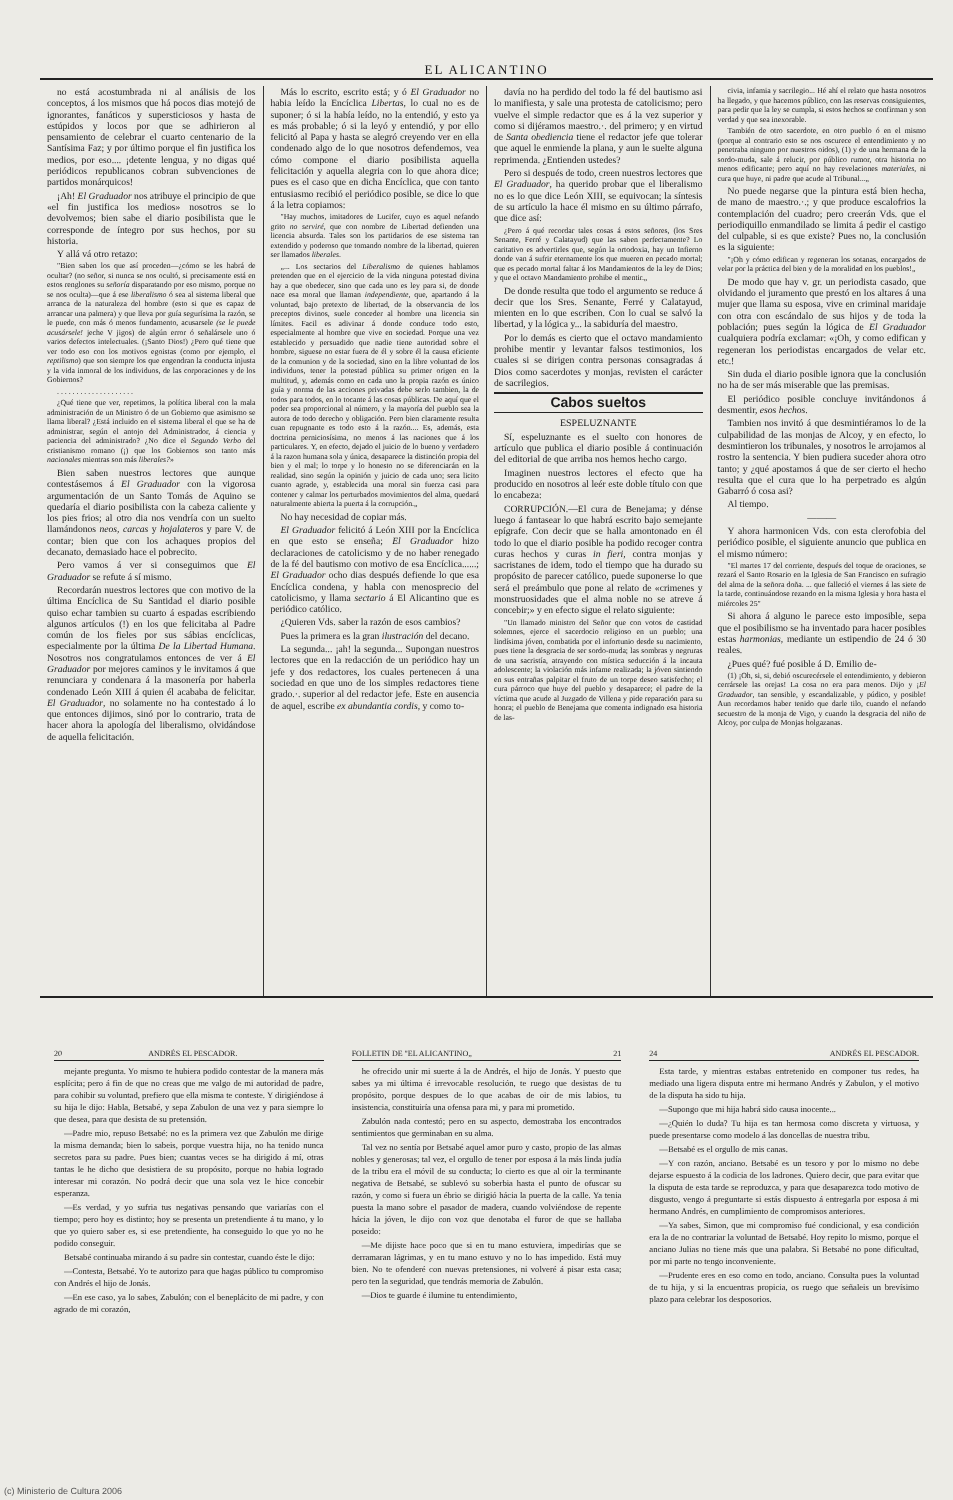EL ALICANTINO
no está acostumbrada ni al análisis de los conceptos, á los mismos que há pocos dias motejó de ignorantes, fanáticos y supersticiosos y hasta de estúpidos y locos por que se adhirieron al pensamiento de celebrar el cuarto centenario de la Santísima Faz; y por último porque el fin justifica los medios, por eso.... ¡detente lengua, y no digas qué periódicos republicanos cobran subvenciones de partidos monárquicos!
¡Ah! El Graduador nos atribuye el principio de que «el fin justifica los medios» nosotros se lo devolvemos; bien sabe el diario posibilista que le corresponde de íntegro por sus hechos, por su historia.
Y allá vá otro retazo:
"Bien saben los que así proceden—¿cómo se les habrá de ocultar? (no señor, si nunca se nos ocultó, si precisamente está en estos renglones su señoría disparatando por eso mismo, porque no se nos oculta)—que á ese liberalismo ó sea al sistema liberal que arranca de la naturaleza del hombre (esto si que es capaz de arrancar una palmera) y que lleva por guía segurísima la razón, se le puede, con más ó menos fundamento, acusarsele (se le puede acusársele! jeche V jigos) de algún error ó señalársele uno ó varios defectos intelectuales. (¡Santo Dios!) ¿Pero qué tiene que ver todo eso con los motivos egoistas (como por ejemplo, el reptilismo) que son siempre los que engendran la conducta injusta y la vida inmoral de los individuos, de las corporaciones y de los Gobiernos?
. . . . . . . . . . . . . . . . . . . .
¿Qué tiene que ver, repetimos, la política liberal con la mala administración de un Ministro ó de un Gobierno que asimismo se llama liberal? ¿Está incluido en el sistema liberal el que se ha de administrar, según el antojo del Administrador, á ciencia y paciencia del administrado? ¿No dice el Segundo Verbo del cristianismo romano (¡) que los Gobiernos son tanto más nacionales mientras son más liberales?»
Bien saben nuestros lectores que aunque contestásemos á El Graduador con la vigorosa argumentación de un Santo Tomás de Aquino se quedaría el diario posibilista con la cabeza caliente y los pies frios; al otro dia nos vendría con un suelto llamándonos neos, carcas y hojalateros y pare V. de contar; bien que con los achaques propios del decanato, demasiado hace el pobrecito.
Pero vamos á ver si conseguimos que El Graduador se refute á sí mismo.
Recordarán nuestros lectores que con motivo de la última Encíclica de Su Santidad el diario posible quiso echar tambien su cuarto á espadas escribiendo algunos artículos (!) en los que felicitaba al Padre común de los fieles por sus sábias encíclicas, especialmente por la última De la Libertad Humana. Nosotros nos congratulamos entonces de ver á El Graduador por mejores caminos y le invitamos á que renunciara y condenara á la masonería por haberla condenado León XIII á quien él acababa de felicitar. El Graduador, no solamente no ha contestado á lo que entonces dijimos, sinó por lo contrario, trata de hacer ahora la apología del liberalismo, olvidándose de aquella felicitación.
Más lo escrito, escrito está; y ó El Graduador no habia leído la Encíclica Libertas, lo cual no es de suponer; ó si la había leído, no la entendió, y esto ya es más probable; ó si la leyó y entendió, y por ello felicitó al Papa y hasta se alegró creyendo ver en ella condenado algo de lo que nosotros defendemos, vea cómo compone el diario posibilista aquella felicitación y aquella alegria con lo que ahora dice; pues es el caso que en dicha Encíclica, que con tanto entusiasmo recibió el periódico posible, se dice lo que á la letra copiamos:
"Hay muchos, imitadores de Lucifer, cuyo es aquel nefando grito no serviré, que con nombre de Libertad defienden una licencia absurda. Tales son los partidarios de ese sistema tan extendido y poderoso que tomando nombre de la libertad, quieren ser llamados liberales.
„... Los sectarios del Liberalismo de quienes hablamos pretenden que en el ejercicio de la vida ninguna potestad divina hay a que obedecer, sino que cada uno es ley para si, de donde nace esa moral que llaman independiente, que, apartando á la voluntad, bajo pretexto de libertad, de la observancia de los preceptos divinos, suele conceder al hombre una licencia sin límites. Facil es adivinar á donde conduce todo esto, especialmente al hombre que vive en sociedad. Porque una vez establecido y persuadido que nadie tiene autoridad sobre el hombre, siguese no estar fuera de él y sobre él la causa eficiente de la comunion y de la sociedad, sino en la libre voluntad de los individuos, tener la potestad pública su primer origen en la multitud, y, además como en cada uno la propia razón es único guía y norma de las acciones privadas debe serlo tambien, la de todos para todos, en lo tocante á las cosas públicas. De aquí que el poder sea proporcional al número, y la mayoría del pueblo sea la autora de todo derecho y obligación. Pero bien claramente resulta cuan repugnante es todo esto á la razón.... Es, además, esta doctrina perniciosísima, no menos á las naciones que á los particulares. Y, en efecto, dejado el juicio de lo bueno y verdadero á la razon humana sola y única, desaparece la distinción propia del bien y el mal; lo torpe y lo honesto no se diferenciarán en la realidad, sino según la opinión y juicio de cada uno; sera licito cuanto agrade, y, establecida una moral sin fuerza casi para contener y calmar los perturbados movimientos del alma, quedará naturalmente abierta la puerta á la corrupción.„
No hay necesidad de copiar más.
El Graduador felicitó á León XIII por la Encíclica en que esto se enseña; El Graduador hizo declaraciones de catolicismo y de no haber renegado de la fé del bautismo con motivo de esa Encíclica......; El Graduador ocho dias después defiende lo que esa Encíclica condena, y habla con menosprecio del catolicismo, y llama sectario á El Alicantino que es periódico católico.
¿Quieren Vds. saber la razón de esos cambios?
Pues la primera es la gran ilustración del decano.
La segunda... ¡ah! la segunda... Supongan nuestros lectores que en la redacción de un periódico hay un jefe y dos redactores, los cuales pertenecen á una sociedad en que uno de los simples redactores tiene grado.·. superior al del redactor jefe. Este en ausencia de aquel, escribe ex abundantia cordis, y como to-
davía no ha perdido del todo la fé del bautismo asi lo manifiesta, y sale una protesta de catolicismo; pero vuelve el simple redactor que es á la vez superior y como si dijéramos maestro.·. del primero; y en virtud de Santa obediencia tiene el redactor jefe que tolerar que aquel le enmiende la plana, y aun le suelte alguna reprimenda. ¿Entienden ustedes?
Pero si después de todo, creen nuestros lectores que El Graduador, ha querido probar que el liberalismo no es lo que dice León XIII, se equivocan; la síntesis de su artículo la hace él mismo en su último párrafo, que dice así:
¿Pero á qué recordar tales cosas á estos señores, (los Sres Senante, Ferré y Calatayud) que las saben perfectamente? Lo caritativo es advertirles que, según la ortodoxia, hay un Infierno donde van á sufrir eternamente los que mueren en pecado mortal; que es pecado mortal faltar á los Mandamientos de la ley de Dios; y que el octavo Mandamiento prohibe el mentir.„
De donde resulta que todo el argumento se reduce á decir que los Sres. Senante, Ferré y Calatayud, mienten en lo que escriben. Con lo cual se salvó la libertad, y la lógica y... la sabiduría del maestro.
Por lo demás es cierto que el octavo mandamiento prohibe mentir y levantar falsos testimonios, los cuales si se dirigen contra personas consagradas á Dios como sacerdotes y monjas, revisten el carácter de sacrilegios.
Cabos sueltos
ESPELUZNANTE
Sí, espeluznante es el suelto con honores de artículo que publica el diario posible á continuación del editorial de que arriba nos hemos hecho cargo.
Imaginen nuestros lectores el efecto que ha producido en nosotros al leér este doble título con que lo encabeza:
CORRUPCIÓN.—El cura de Benejama; y dénse luego á fantasear lo que habrá escrito bajo semejante epígrafe. Con decir que se halla amontonado en él todo lo que el diario posible ha podido recoger contra curas hechos y curas in fieri, contra monjas y sacristanes de idem, todo el tiempo que ha durado su propósito de parecer católico, puede suponerse lo que será el preámbulo que pone al relato de «crimenes y monstruosidades que el alma noble no se atreve á concebir;» y en efecto sigue el relato siguiente:
"Un llamado ministro del Señor que con votos de castidad solemnes, ejerce el sacerdocio religioso en un pueblo; una lindísima jóven, combatida por el infortunio desde su nacimiento, pues tiene la desgracia de ser sordo-muda; las sombras y negruras de una sacristía, atrayendo con mística seducción á la incauta adolescente; la violación más infame realizada; la jóven sintiendo en sus entrañas palpitar el fruto de un torpe deseo satisfecho; el cura párroco que huye del pueblo y desaparece; el padre de la víctima que acude al Juzgado de Villena y pide reparación para su honra; el pueblo de Benejama que comenta indignado esa historia de las-
civia, infamia y sacrilegio... Hé ahí el relato que hasta nosotros ha llegado, y que hacemos público, con las reservas consiguientes, para pedir que la ley se cumpla, si estos hechos se confirman y son verdad y que sea inexorable.
También de otro sacerdote, en otro pueblo ó en el mismo (porque al contrario esto se nos oscurece el entendimiento y no penetraba ninguno por nuestros oidos), (1) y de una hermana de la sordo-muda, sale á relucir, por público rumor, otra historia no menos edificante; pero aquí no hay revelaciones materiales, ni cura que huye, ni padre que acude al Tribunal...„
No puede negarse que la pintura está bien hecha, de mano de maestro.·.; y que produce escalofrios la contemplación del cuadro; pero creerán Vds. que el periodiquillo enmandilado se limita á pedir el castigo del culpable, si es que existe? Pues no, la conclusión es la siguiente:
"¡Oh y cómo edifican y regeneran los sotanas, encargados de velar por la práctica del bien y de la moralidad en los pueblos!„
De modo que hay v. gr. un periodista casado, que olvidando el juramento que prestó en los altares á una mujer que llama su esposa, vive en criminal maridaje con otra con escándalo de sus hijos y de toda la población; pues según la lógica de El Graduador cualquiera podría exclamar: «¡Oh, y como edifican y regeneran los periodistas encargados de velar etc. etc.!
Sin duda el diario posible ignora que la conclusión no ha de ser más miserable que las premisas.
El periódico posible concluye invitándonos á desmentir, esos hechos.
Tambien nos invitó á que desmintiéramos lo de la culpabilidad de las monjas de Alcoy, y en efecto, lo desmintieron los tribunales, y nosotros le arrojamos al rostro la sentencia. Y bien pudiera suceder ahora otro tanto; y ¿qué apostamos á que de ser cierto el hecho resulta que el cura que lo ha perpetrado es algún Gabarró ó cosa asi?
Al tiempo.
———
Y ahora harmonicen Vds. con esta clerofobia del periódico posible, el siguiente anuncio que publica en el mismo número:
"El martes 17 del corriente, después del toque de oraciones, se rezará el Santo Rosario en la Iglesia de San Francisco en sufragio del alma de la señora doña. ... que falleció el viernes á las siete de la tarde, continuándose rezando en la misma Iglesia y hora hasta el miércoles 25"
Si ahora á alguno le parece esto imposible, sepa que el posibilismo se ha inventado para hacer posibles estas harmonias, mediante un estipendio de 24 ó 30 reales.
¿Pues qué? fué posible á D. Emilio de-
(1) ¡Oh, si, si, debió oscurecérsele el entendimiento, y debieron cerrársele las orejas! La cosa no era para menos. Dijo y ¡El Graduador, tan sensible, y escandalizable, y púdico, y posible! Aun recordamos haber tenido que darle tilo, cuando el nefando secuestro de la monja de Vigo, y cuando la desgracia del niño de Alcoy, por culpa de Monjas holgazanas.
20 ANDRÉS EL PESCADOR.
mejante pregunta. Yo mismo te hubiera podido contestar de la manera más esplícita; pero á fin de que no creas que me valgo de mi autoridad de padre, para cohibir su voluntad, prefiero que ella misma te conteste. Y dirigiéndose á su hija le dijo: Habla, Betsabé, y sepa Zabulon de una vez y para siempre lo que desea, para que desista de su pretensión.
—Padre mio, repuso Betsabé: no es la primera vez que Zabulón me dirige la misma demanda; bien lo sabeis, porque vuestra hija, no ha tenido nunca secretos para su padre. Pues bien; cuantas veces se ha dirigido á mí, otras tantas le he dicho que desistiera de su propósito, porque no habia logrado interesar mi corazón. No podrá decir que una sola vez le hice concebir esperanza.
—Es verdad, y yo sufria tus negativas pensando que variarías con el tiempo; pero hoy es distinto; hoy se presenta un pretendiente á tu mano, y lo que yo quiero saber es, si ese pretendiente, ha conseguido lo que yo no he podido conseguir.
Betsabé continuaba mirando á su padre sin contestar, cuando éste le dijo:
—Contesta, Betsabé. Yo te autorizo para que hagas público tu compromiso con Andrés el hijo de Jonás.
—En ese caso, ya lo sabes, Zabulón; con el beneplácito de mi padre, y con agrado de mi corazón,
FOLLETIN DE "EL ALICANTINO„ 21
he ofrecido unir mi suerte á la de Andrés, el hijo de Jonás. Y puesto que sabes ya mi última é irrevocable resolución, te ruego que desistas de tu propósito, porque despues de lo que acabas de oir de mis labios, tu insistencia, constituiría una ofensa para mi, y para mi prometido.
Zabulón nada contestó; pero en su aspecto, demostraba los encontrados sentimientos que germinaban en su alma.
Tal vez no sentía por Betsabé aquel amor puro y casto, propio de las almas nobles y generosas; tal vez, el orgullo de tener por esposa á la más linda judía de la tribu era el móvil de su conducta; lo cierto es que al oir la terminante negativa de Betsabé, se sublevó su soberbia hasta el punto de ofuscar su razón, y como si fuera un ébrio se dirigió hácia la puerta de la calle. Ya tenia puesta la mano sobre el pasador de madera, cuando volviéndose de repente hácia la jóven, le dijo con voz que denotaba el furor de que se hallaba poseido:
—Me dijiste hace poco que si en tu mano estuviera, impedirías que se derramaran lágrimas, y en tu mano estuvo y no lo has impedido. Está muy bien. No te ofenderé con nuevas pretensiones, ni volveré á pisar esta casa; pero ten la seguridad, que tendrás memoria de Zabulón.
—Dios te guarde é ilumine tu entendimiento,
24 ANDRÉS EL PESCADOR.
Esta tarde, y mientras estabas entretenido en componer tus redes, ha mediado una ligera disputa entre mi hermano Andrés y Zabulon, y el motivo de la disputa ha sido tu hija.
—Supongo que mi hija habrá sido causa inocente...
—¿Quién lo duda? Tu hija es tan hermosa como discreta y virtuosa, y puede presentarse como modelo á las doncellas de nuestra tribu.
—Betsabé es el orgullo de mis canas.
—Y con razón, anciano. Betsabé es un tesoro y por lo mismo no debe dejarse espuesto á la codicia de los ladrones. Quiero decir, que para evitar que la disputa de esta tarde se reproduzca, y para que desaparezca todo motivo de disgusto, vengo á preguntarte si estás dispuesto á entregarla por esposa á mi hermano Andrés, en cumplimiento de compromisos anteriores.
—Ya sabes, Simon, que mi compromiso fué condicional, y esa condición era la de no contrariar la voluntad de Betsabé. Hoy repito lo mismo, porque el anciano Julias no tiene más que una palabra. Si Betsabé no pone dificultad, por mi parte no tengo inconveniente.
—Prudente eres en eso como en todo, anciano. Consulta pues la voluntad de tu hija, y si la encuentras propicia, os ruego que señaleis un brevísimo plazo para celebrar los desposorios.
(c) Ministerio de Cultura 2006